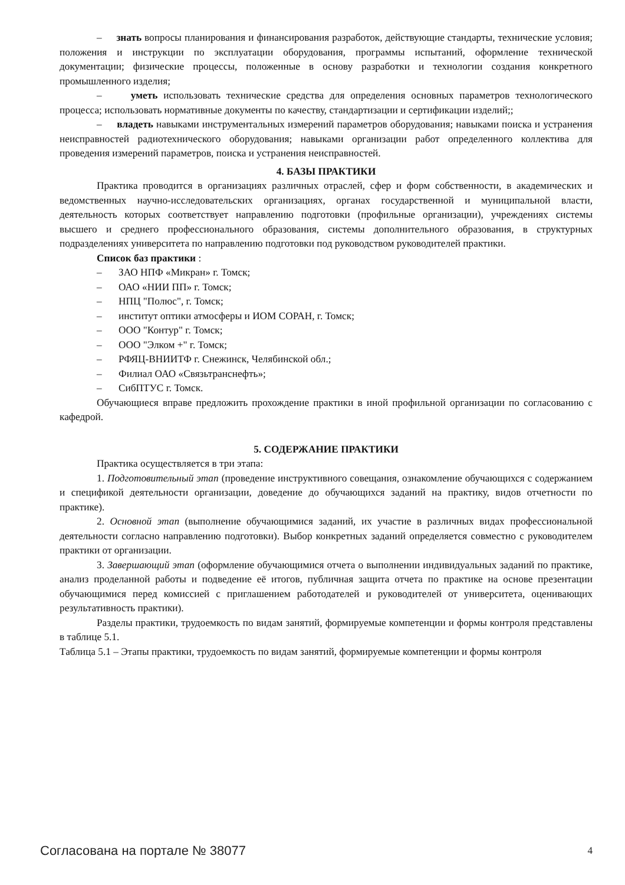– знать вопросы планирования и финансирования разработок, действующие стандарты, технические условия; положения и инструкции по эксплуатации оборудования, программы испытаний, оформление технической документации; физические процессы, положенные в основу разработки и технологии создания конкретного промышленного изделия;
– уметь использовать технические средства для определения основных параметров технологического процесса; использовать нормативные документы по качеству, стандартизации и сертификации изделий;;
– владеть навыками инструментальных измерений параметров оборудования; навыками поиска и устранения неисправностей радиотехнического оборудования; навыками организации работ определенного коллектива для проведения измерений параметров, поиска и устранения неисправностей.
4. БАЗЫ ПРАКТИКИ
Практика проводится в организациях различных отраслей, сфер и форм собственности, в академических и ведомственных научно-исследовательских организациях, органах государственной и муниципальной власти, деятельность которых соответствует направлению подготовки (профильные организации), учреждениях системы высшего и среднего профессионального образования, системы дополнительного образования, в структурных подразделениях университета по направлению подготовки под руководством руководителей практики.
Список баз практики :
– ЗАО НПФ «Микран» г. Томск;
– ОАО «НИИ ПП» г. Томск;
– НПЦ "Полюс", г. Томск;
– институт оптики атмосферы и ИОМ СОРАН, г. Томск;
– ООО "Контур" г. Томск;
– ООО "Элком +" г. Томск;
– РФЯЦ-ВНИИТФ г. Снежинск, Челябинской обл.;
– Филиал ОАО «Связьтранснефть»;
– СибПТУС г. Томск.
Обучающиеся вправе предложить прохождение практики в иной профильной организации по согласованию с кафедрой.
5. СОДЕРЖАНИЕ ПРАКТИКИ
Практика осуществляется в три этапа:
1. Подготовительный этап (проведение инструктивного совещания, ознакомление обучающихся с содержанием и спецификой деятельности организации, доведение до обучающихся заданий на практику, видов отчетности по практике).
2. Основной этап (выполнение обучающимися заданий, их участие в различных видах профессиональной деятельности согласно направлению подготовки). Выбор конкретных заданий определяется совместно с руководителем практики от организации.
3. Завершающий этап (оформление обучающимися отчета о выполнении индивидуальных заданий по практике, анализ проделанной работы и подведение её итогов, публичная защита отчета по практике на основе презентации обучающимися перед комиссией с приглашением работодателей и руководителей от университета, оценивающих результативность практики).
Разделы практики, трудоемкость по видам занятий, формируемые компетенции и формы контроля представлены в таблице 5.1.
Таблица 5.1 – Этапы практики, трудоемкость по видам занятий, формируемые компетенции и формы контроля
Согласована на портале № 38077 4